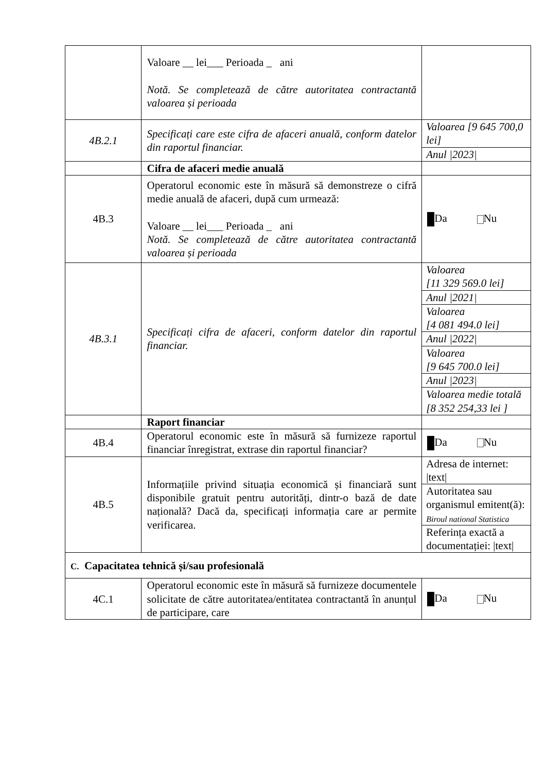| | Valoare __ lei___ Perioada _ ani Notă. Se completează de către autoritatea contractantă valoarea și perioada | |
| 4B.2.1 | Specificați care este cifra de afaceri anuală, conform datelor din raportul financiar. | Valoarea [9 645 700,0 lei] Anul /2023/ |
| | Cifra de afaceri medie anuală | |
| 4B.3 | Operatorul economic este în măsură să demonstreze o cifră medie anuală de afaceri, după cum urmează: Valoare __ lei___ Perioada _ ani Notă. Se completează de către autoritatea contractantă valoarea și perioada | Da Nu |
| 4B.3.1 | Specificați cifra de afaceri, conform datelor din raportul financiar. | Valoarea [11 329 569.0 lei] Anul /2021/ Valoarea [4 081 494.0 lei] Anul /2022/ Valoarea [9 645 700.0 lei] Anul /2023/ Valoarea medie totală [8 352 254,33 lei ] |
| | Raport financiar | |
| 4B.4 | Operatorul economic este în măsură să furnizeze raportul financiar înregistrat, extrase din raportul financiar? | Da Nu |
| 4B.5 | Informațiile privind situația economică și financiară sunt disponibile gratuit pentru autorități, dintr-o bază de date națională? Dacă da, specificați informația care ar permite verificarea. | Adresa de internet: /text/ Autoritatea sau organismul emitent(ă): Biroul national Statistica Referința exactă a documentației: /text/ |
| C. Capacitatea tehnică și/sau profesională | | |
| 4C.1 | Operatorul economic este în măsură să furnizeze documentele solicitate de către autoritatea/entitatea contractantă în anunțul de participare, care | Da Nu |